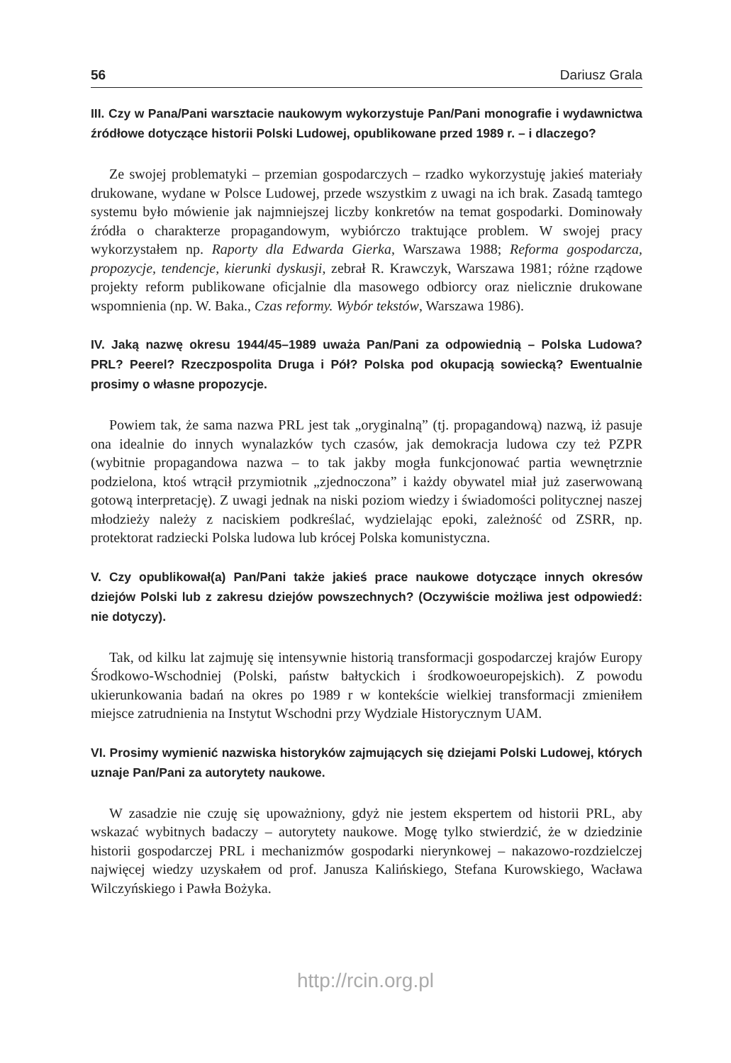56 Dariusz Grala
III. Czy w Pana/Pani warsztacie naukowym wykorzystuje Pan/Pani monografie i wydawnictwa źródłowe dotyczące historii Polski Ludowej, opublikowane przed 1989 r. – i dlaczego?
Ze swojej problematyki – przemian gospodarczych – rzadko wykorzystuję jakieś materiały drukowane, wydane w Polsce Ludowej, przede wszystkim z uwagi na ich brak. Zasadą tamtego systemu było mówienie jak najmniejszej liczby konkretów na temat gospodarki. Dominowały źródła o charakterze propagandowym, wybiórczo traktujące problem. W swojej pracy wykorzystałem np. Raporty dla Edwarda Gierka, Warszawa 1988; Reforma gospodarcza, propozycje, tendencje, kierunki dyskusji, zebrał R. Krawczyk, Warszawa 1981; różne rządowe projekty reform publikowane oficjalnie dla masowego odbiorcy oraz nielicznie drukowane wspomnienia (np. W. Baka., Czas reformy. Wybór tekstów, Warszawa 1986).
IV. Jaką nazwę okresu 1944/45–1989 uważa Pan/Pani za odpowiednią – Polska Ludowa? PRL? Peerel? Rzeczpospolita Druga i Pół? Polska pod okupacją sowiecką? Ewentualnie prosimy o własne propozycje.
Powiem tak, że sama nazwa PRL jest tak „oryginalną” (tj. propagandową) nazwą, iż pasuje ona idealnie do innych wynalazków tych czasów, jak demokracja ludowa czy też PZPR (wybitnie propagandowa nazwa – to tak jakby mogła funkcjonować partia wewnętrznie podzielona, ktoś wtrącił przymiotnik „zjednoczona” i każdy obywatel miał już zaserwowaną gotową interpretację). Z uwagi jednak na niski poziom wiedzy i świadomości politycznej naszej młodzieży należy z naciskiem podkreślać, wydzielając epoki, zależność od ZSRR, np. protektorat radziecki Polska ludowa lub krócej Polska komunistyczna.
V. Czy opublikował(a) Pan/Pani także jakieś prace naukowe dotyczące innych okresów dziejów Polski lub z zakresu dziejów powszechnych? (Oczywiście możliwa jest odpowiedź: nie dotyczy).
Tak, od kilku lat zajmuję się intensywnie historią transformacji gospodarczej krajów Europy Środkowo-Wschodniej (Polski, państw bałtyckich i środkowoeuropejskich). Z powodu ukierunkowania badań na okres po 1989 r w kontekście wielkiej transformacji zmieniłem miejsce zatrudnienia na Instytut Wschodni przy Wydziale Historycznym UAM.
VI. Prosimy wymienić nazwiska historyków zajmujących się dziejami Polski Ludowej, których uznaje Pan/Pani za autorytety naukowe.
W zasadzie nie czuję się upoważniony, gdyż nie jestem ekspertem od historii PRL, aby wskazać wybitnych badaczy – autorytety naukowe. Mogę tylko stwierdzić, że w dziedzinie historii gospodarczej PRL i mechanizmów gospodarki nierynkowej – nakazowo-rozdzielczej najwięcej wiedzy uzyskałem od prof. Janusza Kalińskiego, Stefana Kurowskiego, Wacława Wilczyńskiego i Pawła Bożyka.
http://rcin.org.pl